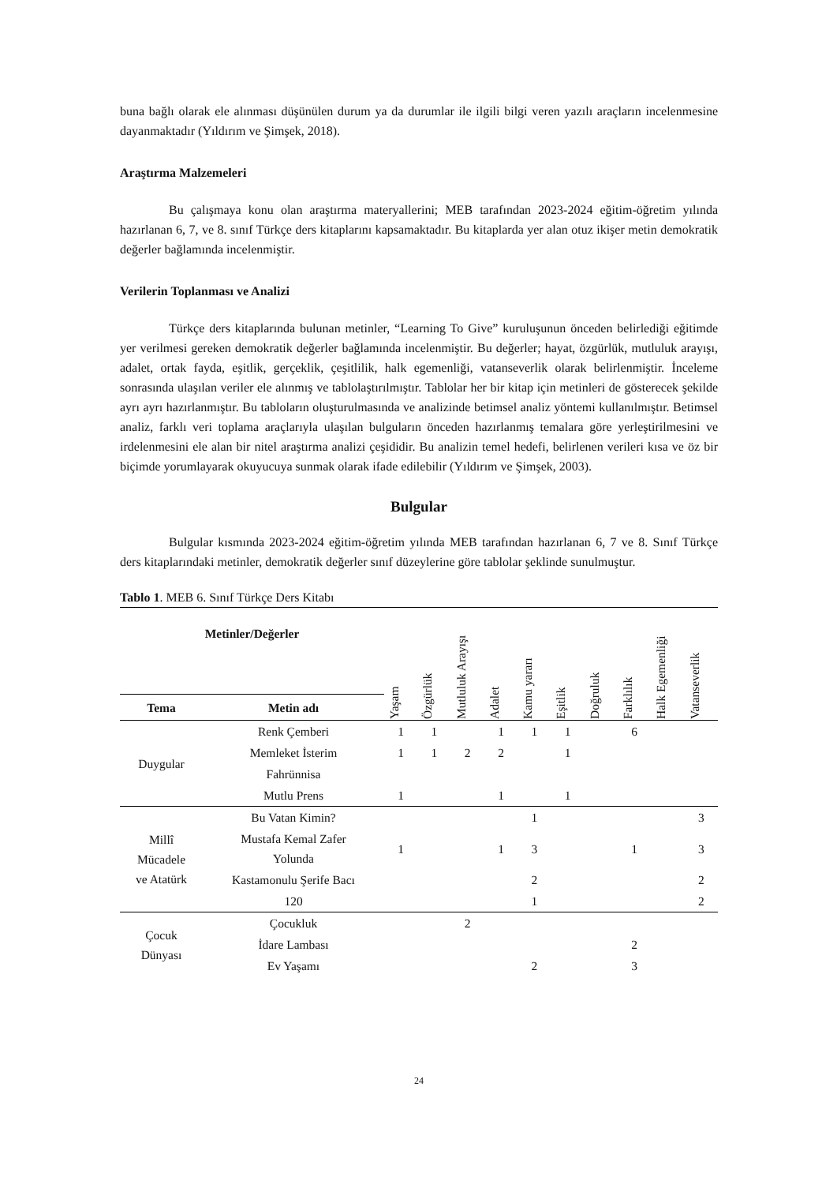buna bağlı olarak ele alınması düşünülen durum ya da durumlar ile ilgili bilgi veren yazılı araçların incelenmesine dayanmaktadır (Yıldırım ve Şimşek, 2018).
Araştırma Malzemeleri
Bu çalışmaya konu olan araştırma materyallerini; MEB tarafından 2023-2024 eğitim-öğretim yılında hazırlanan 6, 7, ve 8. sınıf Türkçe ders kitaplarını kapsamaktadır. Bu kitaplarda yer alan otuz ikişer metin demokratik değerler bağlamında incelenmiştir.
Verilerin Toplanması ve Analizi
Türkçe ders kitaplarında bulunan metinler, “Learning To Give” kuruluşunun önceden belirlediği eğitimde yer verilmesi gereken demokratik değerler bağlamında incelenmiştir. Bu değerler; hayat, özgürlük, mutluluk arayışı, adalet, ortak fayda, eşitlik, gerçeklik, çeşitlilik, halk egemenliği, vatanseverlik olarak belirlenmiştir. İnceleme sonrasında ulaşılan veriler ele alınmış ve tablolaştırılmıştır. Tablolar her bir kitap için metinleri de gösterecek şekilde ayrı ayrı hazırlanmıştır. Bu tabloların oluşturulmasında ve analizinde betimsel analiz yöntemi kullanılmıştır. Betimsel analiz, farklı veri toplama araçlarıyla ulaşılan bulguların önceden hazırlanmış temalara göre yerleştirilmesini ve irdelenmesini ele alan bir nitel araştırma analizi çeşididir. Bu analizin temel hedefi, belirlenen verileri kısa ve öz bir biçimde yorumlayarak okuyucuya sunmak olarak ifade edilebilir (Yıldırım ve Şimşek, 2003).
Bulgular
Bulgular kısmında 2023-2024 eğitim-öğretim yılında MEB tarafından hazırlanan 6, 7 ve 8. Sınıf Türkçe ders kitaplarındaki metinler, demokratik değerler sınıf düzeylerine göre tablolar şeklinde sunulmuştur.
Tablo 1. MEB 6. Sınıf Türkçe Ders Kitabı
| Metinler/Değerler | | Yaşam | Özgürlük | Mutluluk Arayışı | Adalet | Kamu yararı | Eşitlik | Doğruluk | Farklılık | Halk Egemenliği | Vatanseverlik |
| --- | --- | --- | --- | --- | --- | --- | --- | --- | --- | --- | --- |
| Tema | Metin adı | | | | | | | | | | |
| Duygular | Renk Çemberi | 1 | 1 | | 1 | 1 | 1 | | 6 | | |
| | Memleket İsterim | 1 | 1 | 2 | 2 | | 1 | | | | |
| | Fahrünnisa | | | | | | | | | | |
| | Mutlu Prens | 1 | | | 1 | | 1 | | | | |
| Millî Mücadele ve Atatürk | Bu Vatan Kimin? | | | | | 1 | | | | | 3 |
| | Mustafa Kemal Zafer Yolunda | 1 | | | 1 | 3 | | | 1 | | 3 |
| | Kastamonulu Şerife Bacı | | | | | 2 | | | | | 2 |
| | 120 | | | | | 1 | | | | | 2 |
| Çocuk Dünyası | Çocukluk | | | 2 | | | | | | | |
| | İdare Lambası | | | | | | | | 2 | | |
| | Ev Yaşamı | | | | | 2 | | | 3 | | |
24